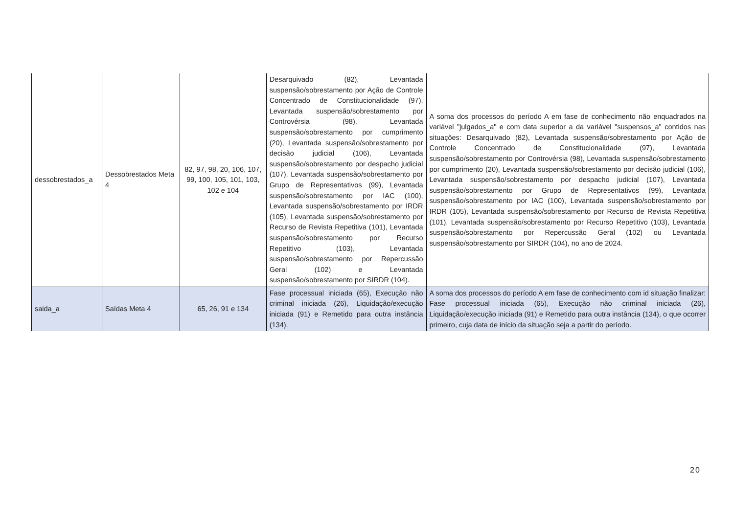| dessobrestados_a | Dessobrestados Meta 4 | 82, 97, 98, 20, 106, 107, 99, 100, 105, 101, 103, 102 e 104 | Desarquivado (82), Levantada suspensão/sobrestamento por Ação de Controle Concentrado de Constitucionalidade (97), Levantada suspensão/sobrestamento por Controvérsia (98), Levantada suspensão/sobrestamento por cumprimento (20), Levantada suspensão/sobrestamento por decisão judicial (106), Levantada suspensão/sobrestamento por despacho judicial (107), Levantada suspensão/sobrestamento por Grupo de Representativos (99), Levantada suspensão/sobrestamento por IAC (100), Levantada suspensão/sobrestamento por IRDR (105), Levantada suspensão/sobrestamento por Recurso de Revista Repetitiva (101), Levantada suspensão/sobrestamento por Recurso Repetitivo (103), Levantada suspensão/sobrestamento por Repercussão Geral (102) e Levantada suspensão/sobrestamento por SIRDR (104). | A soma dos processos do período A em fase de conhecimento não enquadrados na variável "julgados_a" e com data superior a da variável "suspensos_a" contidos nas situações: Desarquivado (82), Levantada suspensão/sobrestamento por Ação de Controle Concentrado de Constitucionalidade (97), Levantada suspensão/sobrestamento por Controvérsia (98), Levantada suspensão/sobrestamento por cumprimento (20), Levantada suspensão/sobrestamento por decisão judicial (106), Levantada suspensão/sobrestamento por despacho judicial (107), Levantada suspensão/sobrestamento por Grupo de Representativos (99), Levantada suspensão/sobrestamento por IAC (100), Levantada suspensão/sobrestamento por IRDR (105), Levantada suspensão/sobrestamento por Recurso de Revista Repetitiva (101), Levantada suspensão/sobrestamento por Recurso Repetitivo (103), Levantada suspensão/sobrestamento por Repercussão Geral (102) ou Levantada suspensão/sobrestamento por SIRDR (104), no ano de 2024. |
| saida_a | Saídas Meta 4 | 65, 26, 91 e 134 | Fase processual iniciada (65), Execução não criminal iniciada (26), Liquidação/execução iniciada (91) e Remetido para outra instância (134). | A soma dos processos do período A em fase de conhecimento com id situação finalizar: Fase processual iniciada (65), Execução não criminal iniciada (26), Liquidação/execução iniciada (91) e Remetido para outra instância (134), o que ocorrer primeiro, cuja data de início da situação seja a partir do período. |
20